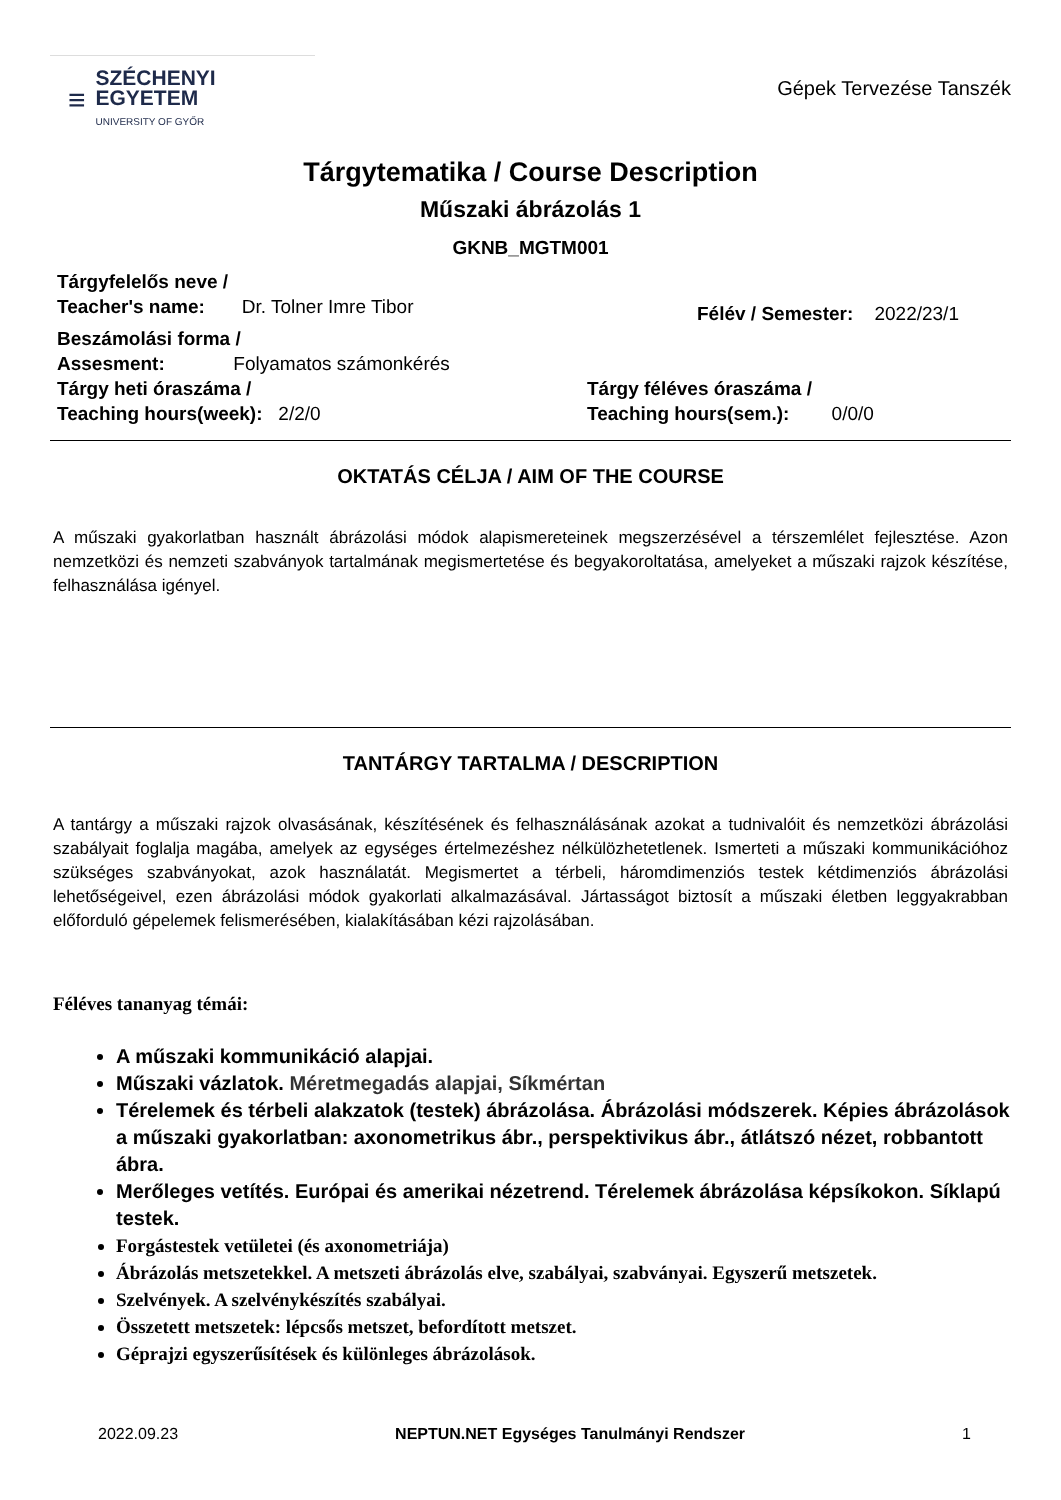≡
SZÉCHENYI
EGYETEM
UNIVERSITY OF GYŐR
Gépek Tervezése Tanszék
Tárgytematika / Course Description
Műszaki ábrázolás 1
GKNB_MGTM001
Tárgyfelelős neve /
Teacher's name: Dr. Tolner Imre Tibor
Félév / Semester: 2022/23/1
Beszámolási forma /
Assesment: Folyamatos számonkérés
Tárgy heti óraszáma /
Teaching hours(week): 2/2/0
Tárgy féléves óraszáma /
Teaching hours(sem.): 0/0/0
OKTATÁS CÉLJA / AIM OF THE COURSE
A műszaki gyakorlatban használt ábrázolási módok alapismereteinek megszerzésével a térszemlélet fejlesztése. Azon nemzetközi és nemzeti szabványok tartalmának megismertetése és begyakoroltatása, amelyeket a műszaki rajzok készítése, felhasználása igényel.
TANTÁRGY TARTALMA / DESCRIPTION
A tantárgy a műszaki rajzok olvasásának, készítésének és felhasználásának azokat a tudnivalóit és nemzetközi ábrázolási szabályait foglalja magába, amelyek az egységes értelmezéshez nélkülözhetetlenek. Ismerteti a műszaki kommunikációhoz szükséges szabványokat, azok használatát. Megismertet a térbeli, háromdimenziós testek kétdimenziós ábrázolási lehetőségeivel, ezen ábrázolási módok gyakorlati alkalmazásával. Jártasságot biztosít a műszaki életben leggyakrabban előforduló gépelemek felismerésében, kialakításában kézi rajzolásában.
Féléves tananyag témái:
A műszaki kommunikáció alapjai.
Műszaki vázlatok. Méretmegadás alapjai, Síkmértan
Térelemek és térbeli alakzatok (testek) ábrázolása. Ábrázolási módszerek. Képies ábrázolások a műszaki gyakorlatban: axonometrikus ábr., perspektivikus ábr., átlátszó nézet, robbantott ábra.
Merőleges vetítés. Európai és amerikai nézetrend. Térelemek ábrázolása képsíkokon. Síklapú testek.
Forgástestek vetületei (és axonometriája)
Ábrázolás metszetekkel. A metszeti ábrázolás elve, szabályai, szabványai. Egyszerű metszetek.
Szelvények. A szelvénykészítés szabályai.
Összetett metszetek: lépcsős metszet, befordított metszet.
Géprajzi egyszerűsítések és különleges ábrázolások.
2022.09.23 NEPTUN.NET Egységes Tanulmányi Rendszer 1